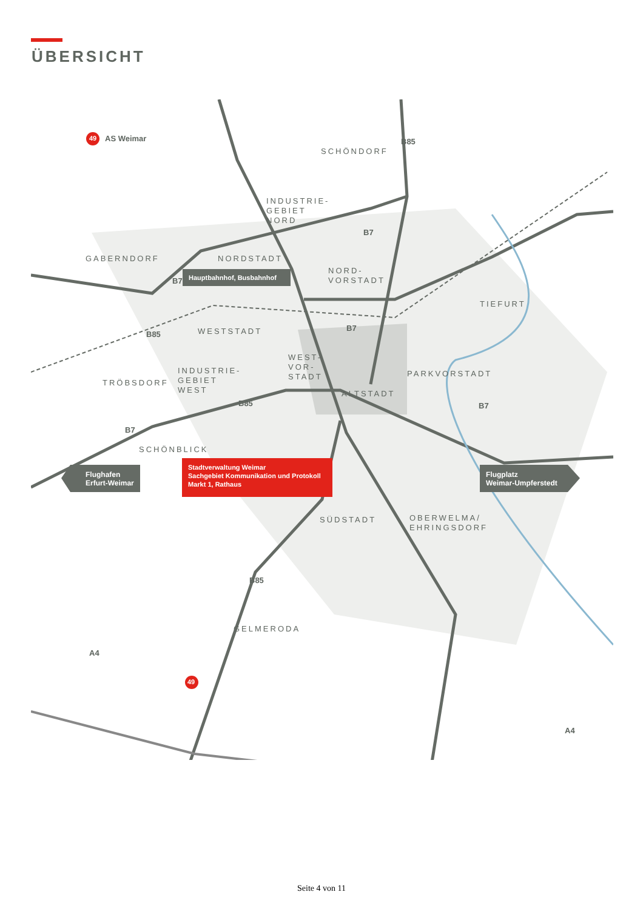ÜBERSICHT
49 AS Weimar
SCHÖNDORF
INDUSTRIE-
GEBIET
NORD
GABERNDORF NORDSTADT
Hauptbahnhof, Busbahnhof
NORD-
VORSTADT
TIEFURT
WESTSTADT
WEST-
VOR-
STADT
TRÖBSDORF
INDUSTRIE-
GEBIET
WEST
PARKVORSTADT
ALTSTADT
SCHÖNBLICK
Stadtverwaltung Weimar
Sachgebiet Kommunikation und Protokoll
Markt 1, Rathaus
Flughafen
Erfurt-Weimar
Flugplatz
Weimar-Umpferstedt
SÜDSTADT
OBERWELMA/
EHRINGSDORF
GELMERODA
B85
B7
B7
B85
B7
B85 B7
B7
B85
A4
49
A4
Seite 4 von 11